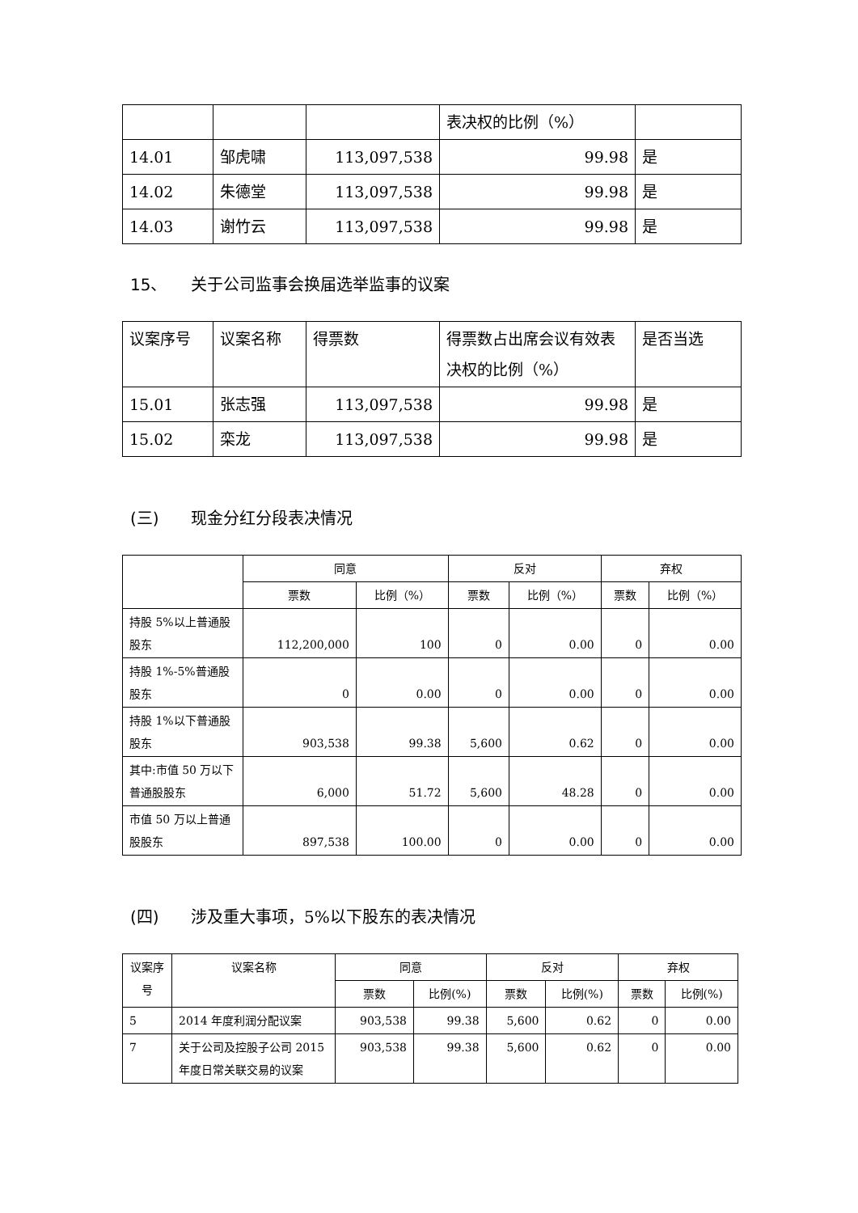| | | | 表决权的比例（%） | |
| 14.01 | 邹虎啸 | 113,097,538 | 99.98 | 是 |
| 14.02 | 朱德堂 | 113,097,538 | 99.98 | 是 |
| 14.03 | 谢竹云 | 113,097,538 | 99.98 | 是 |
15、 关于公司监事会换届选举监事的议案
| 议案序号 | 议案名称 | 得票数 | 得票数占出席会议有效表决权的比例（%） | 是否当选 |
| 15.01 | 张志强 | 113,097,538 | 99.98 | 是 |
| 15.02 | 栾龙 | 113,097,538 | 99.98 | 是 |
(三) 现金分红分段表决情况
| | 同意 | | 反对 | | 弃权 | |
| --- | --- | --- | --- | --- | --- | --- |
| | 票数 | 比例（%） | 票数 | 比例（%） | 票数 | 比例（%） |
| 持股 5%以上普通股股东 | 112,200,000 | 100 | 0 | 0.00 | 0 | 0.00 |
| 持股 1%-5%普通股股东 | 0 | 0.00 | 0 | 0.00 | 0 | 0.00 |
| 持股 1%以下普通股股东 | 903,538 | 99.38 | 5,600 | 0.62 | 0 | 0.00 |
| 其中:市值 50 万以下普通股股东 | 6,000 | 51.72 | 5,600 | 48.28 | 0 | 0.00 |
| 市值 50 万以上普通股股东 | 897,538 | 100.00 | 0 | 0.00 | 0 | 0.00 |
(四) 涉及重大事项，5%以下股东的表决情况
| 议案序号 | 议案名称 | 同意 | | 反对 | | 弃权 | |
| --- | --- | --- | --- | --- | --- | --- | --- |
| | | 票数 | 比例(%) | 票数 | 比例(%) | 票数 | 比例(%) |
| 5 | 2014 年度利润分配议案 | 903,538 | 99.38 | 5,600 | 0.62 | 0 | 0.00 |
| 7 | 关于公司及控股子公司 2015 年度日常关联交易的议案 | 903,538 | 99.38 | 5,600 | 0.62 | 0 | 0.00 |